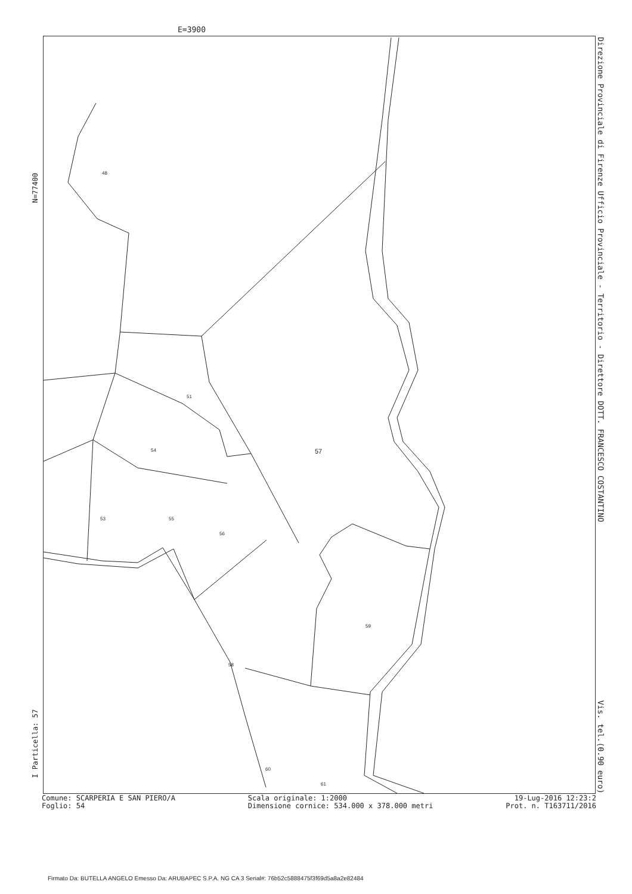E=3900
48
51
54 57
53 55
56
59
58
60
61
Direzione Provinciale di Firenze Ufficio Provinciale - Territorio - Direttore DOTT. FRANCESCO COSTANTINO Vis. tel.(0.90 euro)
N=77400
I Particella: 57
Comune: SCARPERIA E SAN PIERO/A
Foglio: 54
Scala originale: 1:2000
Dimensione cornice: 534.000 x 378.000 metri
19-Lug-2016 12:23:2
Prot. n. T163711/2016
Firmato Da: BUTELLA ANGELO Emesso Da: ARUBAPEC S.P.A. NG CA 3 Serial#: 76b52c5888475f3f69d5a8a2e82484